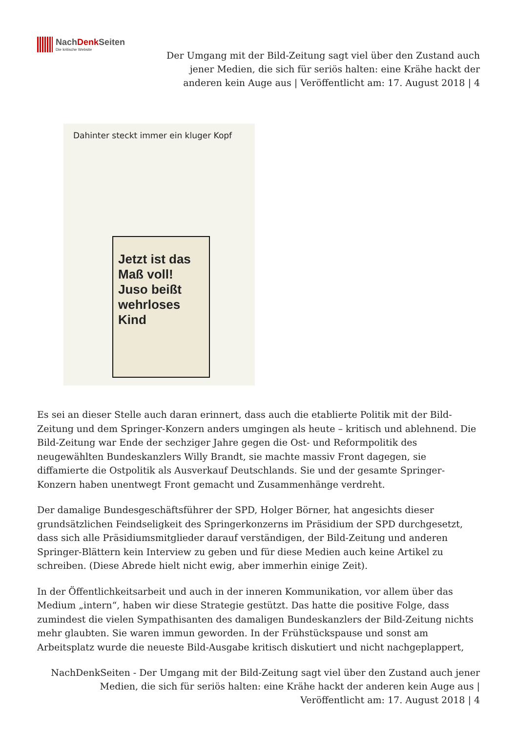NachDenk Seiten
Die kritische Website
Der Umgang mit der Bild-Zeitung sagt viel über den Zustand auch jener Medien, die sich für seriös halten: eine Krähe hackt der anderen kein Auge aus | Veröffentlicht am: 17. August 2018 | 4
Dahinter steckt immer ein kluger Kopf
Jetzt ist das Maß voll! Juso beißt wehrloses Kind
Es sei an dieser Stelle auch daran erinnert, dass auch die etablierte Politik mit der Bild-Zeitung und dem Springer-Konzern anders umgingen als heute – kritisch und ablehnend. Die Bild-Zeitung war Ende der sechziger Jahre gegen die Ost- und Reformpolitik des neugewählten Bundeskanzlers Willy Brandt, sie machte massiv Front dagegen, sie diffamierte die Ostpolitik als Ausverkauf Deutschlands. Sie und der gesamte Springer-Konzern haben unentwegt Front gemacht und Zusammenhänge verdreht.
Der damalige Bundesgeschäftsführer der SPD, Holger Börner, hat angesichts dieser grundsätzlichen Feindseligkeit des Springerkonzerns im Präsidium der SPD durchgesetzt, dass sich alle Präsidiumsmitglieder darauf verständigen, der Bild-Zeitung und anderen Springer-Blättern kein Interview zu geben und für diese Medien auch keine Artikel zu schreiben. (Diese Abrede hielt nicht ewig, aber immerhin einige Zeit).
In der Öffentlichkeitsarbeit und auch in der inneren Kommunikation, vor allem über das Medium „intern“, haben wir diese Strategie gestützt. Das hatte die positive Folge, dass zumindest die vielen Sympathisanten des damaligen Bundeskanzlers der Bild-Zeitung nichts mehr glaubten. Sie waren immun geworden. In der Frühstückspause und sonst am Arbeitsplatz wurde die neueste Bild-Ausgabe kritisch diskutiert und nicht nachgeplappert,
NachDenkSeiten - Der Umgang mit der Bild-Zeitung sagt viel über den Zustand auch jener Medien, die sich für seriös halten: eine Krähe hackt der anderen kein Auge aus | Veröffentlicht am: 17. August 2018 | 4